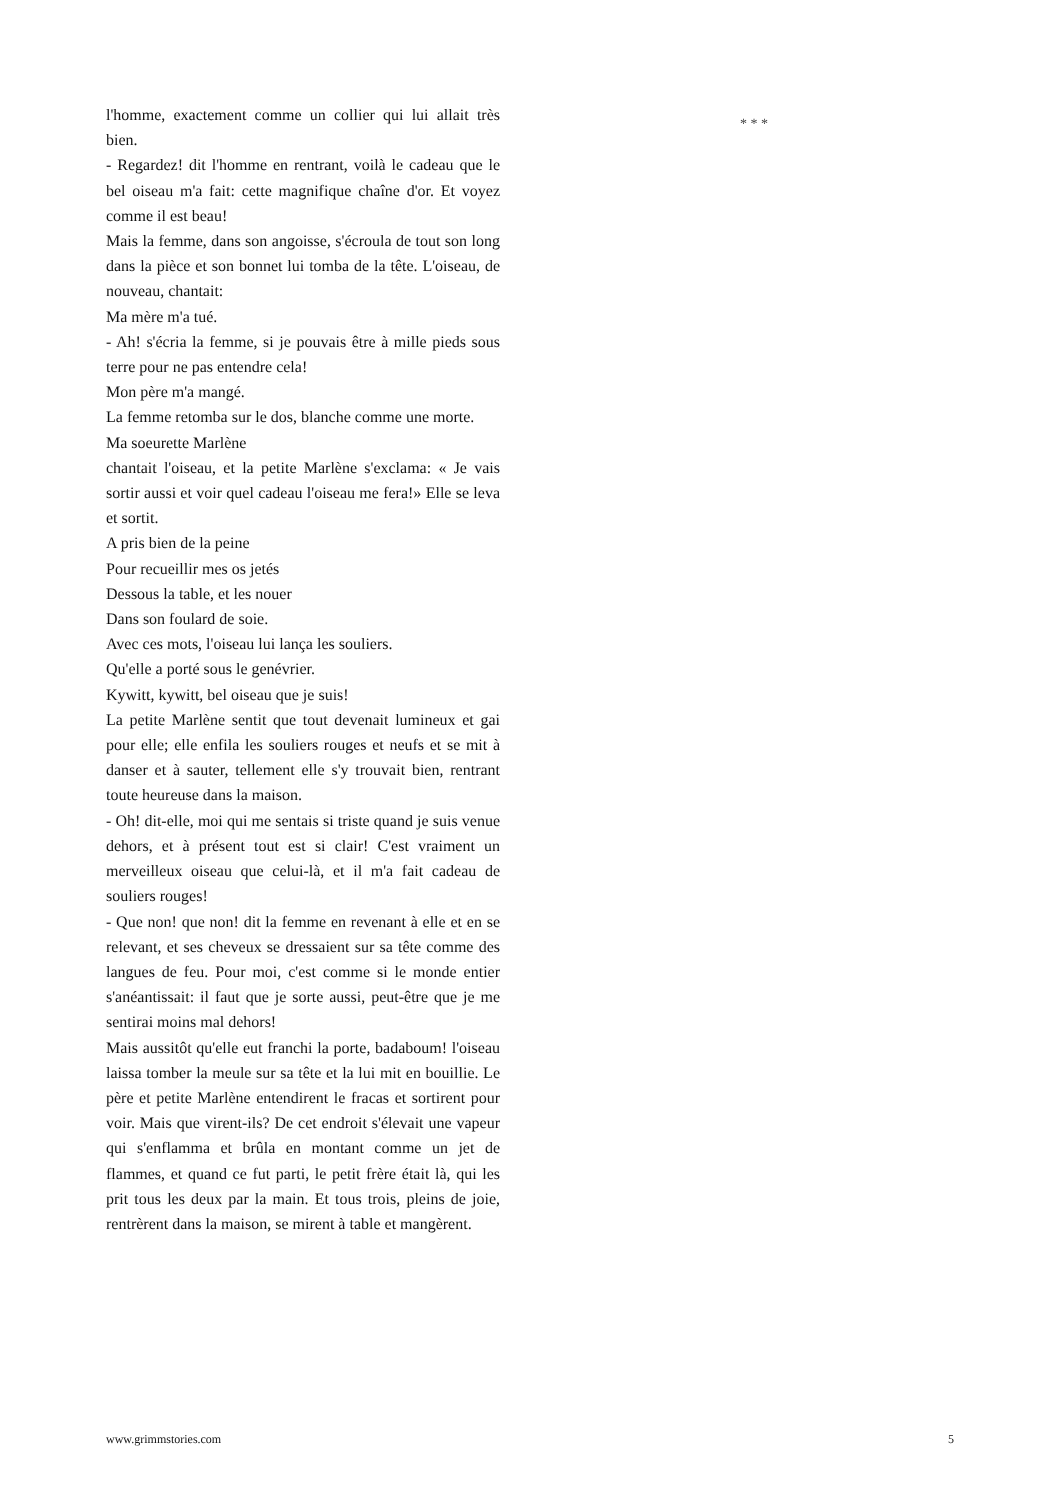l'homme, exactement comme un collier qui lui allait très bien.
- Regardez! dit l'homme en rentrant, voilà le cadeau que le bel oiseau m'a fait: cette magnifique chaîne d'or. Et voyez comme il est beau!
Mais la femme, dans son angoisse, s'écroula de tout son long dans la pièce et son bonnet lui tomba de la tête. L'oiseau, de nouveau, chantait:
Ma mère m'a tué.
- Ah! s'écria la femme, si je pouvais être à mille pieds sous terre pour ne pas entendre cela!
Mon père m'a mangé.
La femme retomba sur le dos, blanche comme une morte.
Ma soeurette Marlène
chantait l'oiseau, et la petite Marlène s'exclama: « Je vais sortir aussi et voir quel cadeau l'oiseau me fera!» Elle se leva et sortit.
A pris bien de la peine
Pour recueillir mes os jetés
Dessous la table, et les nouer
Dans son foulard de soie.
Avec ces mots, l'oiseau lui lança les souliers.
Qu'elle a porté sous le genévrier.
Kywitt, kywitt, bel oiseau que je suis!
La petite Marlène sentit que tout devenait lumineux et gai pour elle; elle enfila les souliers rouges et neufs et se mit à danser et à sauter, tellement elle s'y trouvait bien, rentrant toute heureuse dans la maison.
- Oh! dit-elle, moi qui me sentais si triste quand je suis venue dehors, et à présent tout est si clair! C'est vraiment un merveilleux oiseau que celui-là, et il m'a fait cadeau de souliers rouges!
- Que non! que non! dit la femme en revenant à elle et en se relevant, et ses cheveux se dressaient sur sa tête comme des langues de feu. Pour moi, c'est comme si le monde entier s'anéantissait: il faut que je sorte aussi, peut-être que je me sentirai moins mal dehors!
Mais aussitôt qu'elle eut franchi la porte, badaboum! l'oiseau laissa tomber la meule sur sa tête et la lui mit en bouillie. Le père et petite Marlène entendirent le fracas et sortirent pour voir. Mais que virent-ils? De cet endroit s'élevait une vapeur qui s'enflamma et brûla en montant comme un jet de flammes, et quand ce fut parti, le petit frère était là, qui les prit tous les deux par la main. Et tous trois, pleins de joie, rentrèrent dans la maison, se mirent à table et mangèrent.
* * *
www.grimmstories.com 5